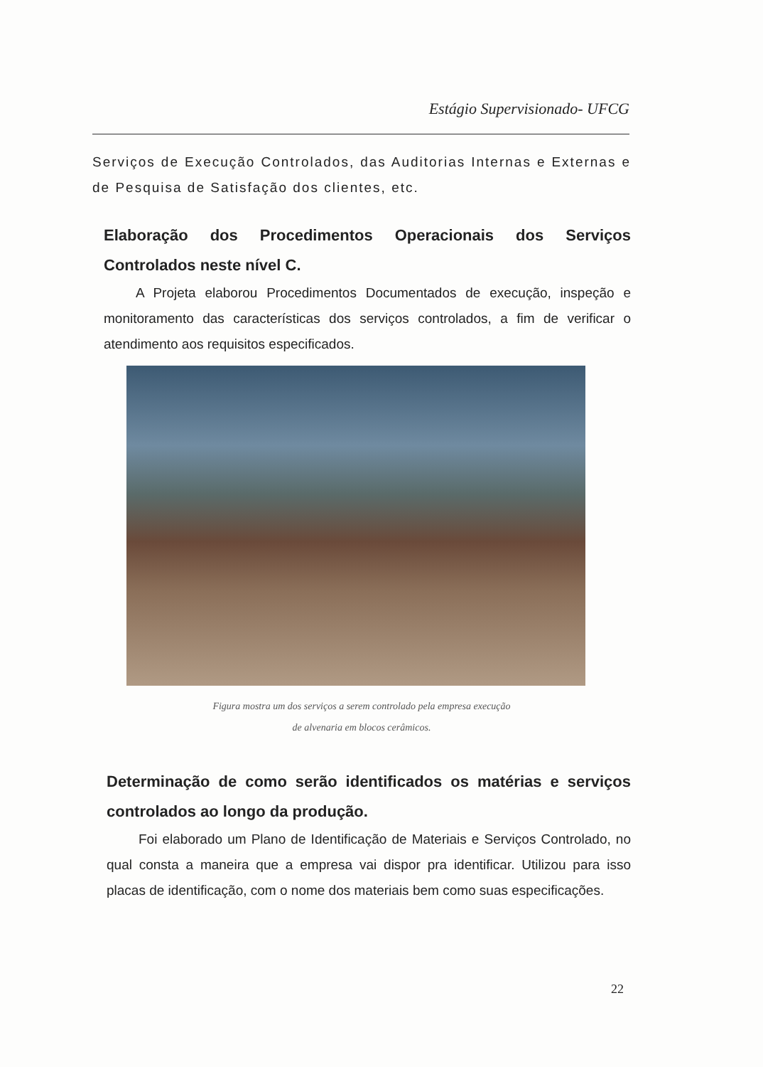Estágio Supervisionado- UFCG
Serviços de Execução Controlados, das Auditorias Internas e Externas e de Pesquisa de Satisfação dos clientes, etc.
Elaboração dos Procedimentos Operacionais dos Serviços Controlados neste nível C.
A Projeta elaborou Procedimentos Documentados de execução, inspeção e monitoramento das características dos serviços controlados, a fim de verificar o atendimento aos requisitos especificados.
Figura mostra um dos serviços a serem controlado pela empresa execução
de alvenaria em blocos cerâmicos.
Determinação de como serão identificados os matérias e serviços controlados ao longo da produção.
Foi elaborado um Plano de Identificação de Materiais e Serviços Controlado, no qual consta a maneira que a empresa vai dispor pra identificar. Utilizou para isso placas de identificação, com o nome dos materiais bem como suas especificações.
22